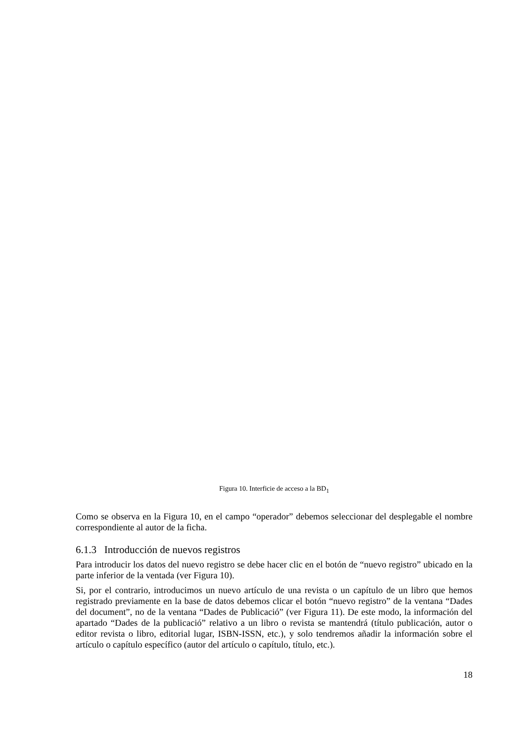Figura 10. Interficie de acceso a la BD<sub>1</sub>
Como se observa en la Figura 10, en el campo “operador” debemos seleccionar del desplegable el nombre correspondiente al autor de la ficha.
6.1.3 Introducción de nuevos registros
Para introducir los datos del nuevo registro se debe hacer clic en el botón de “nuevo registro” ubicado en la parte inferior de la ventada (ver Figura 10).
Si, por el contrario, introducimos un nuevo artículo de una revista o un capítulo de un libro que hemos registrado previamente en la base de datos debemos clicar el botón “nuevo registro” de la ventana “Dades del document”, no de la ventana “Dades de Publicació” (ver Figura 11). De este modo, la información del apartado “Dades de la publicació” relativo a un libro o revista se mantendrá (título publicación, autor o editor revista o libro, editorial lugar, ISBN-ISSN, etc.), y solo tendremos añadir la información sobre el artículo o capítulo específico (autor del artículo o capítulo, título, etc.).
18